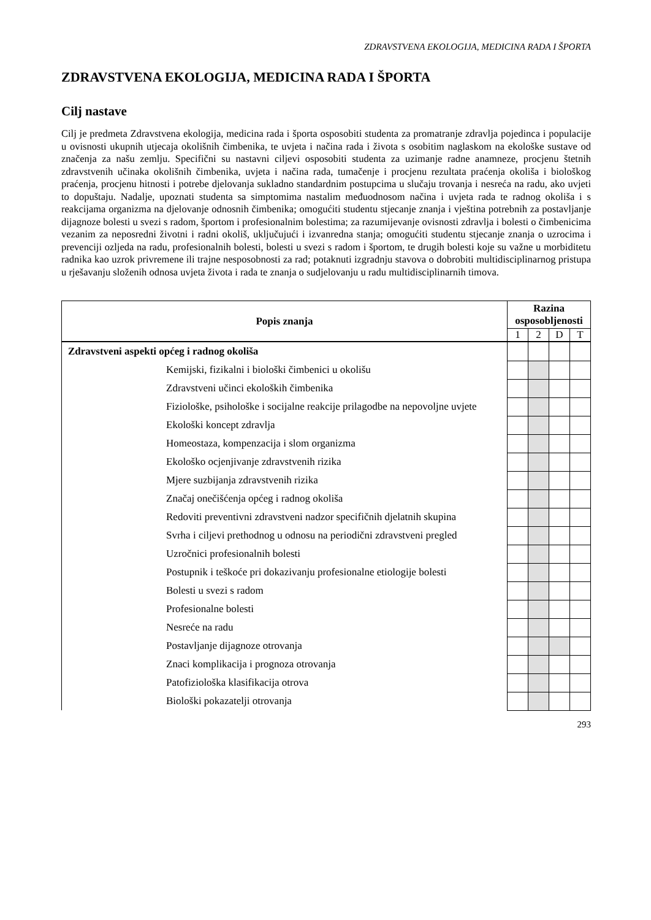ZDRAVSTVENA EKOLOGIJA, MEDICINA RADA I ŠPORTA
ZDRAVSTVENA EKOLOGIJA, MEDICINA RADA I ŠPORTA
Cilj nastave
Cilj je predmeta Zdravstvena ekologija, medicina rada i športa osposobiti studenta za promatranje zdravlja pojedinca i populacije u ovisnosti ukupnih utjecaja okolišnih čimbenika, te uvjeta i načina rada i života s osobitim naglaskom na ekološke sustave od značenja za našu zemlju. Specifični su nastavni ciljevi osposobiti studenta za uzimanje radne anamneze, procjenu štetnih zdravstvenih učinaka okolišnih čimbenika, uvjeta i načina rada, tumačenje i procjenu rezultata praćenja okoliša i biološkog praćenja, procjenu hitnosti i potrebe djelovanja sukladno standardnim postupcima u slučaju trovanja i nesreća na radu, ako uvjeti to dopuštaju. Nadalje, upoznati studenta sa simptomima nastalim međuodnosom načina i uvjeta rada te radnog okoliša i s reakcijama organizma na djelovanje odnosnih čimbenika; omogućiti studentu stjecanje znanja i vještina potrebnih za postavljanje dijagnoze bolesti u svezi s radom, športom i profesionalnim bolestima; za razumijevanje ovisnosti zdravlja i bolesti o čimbenicima vezanim za neposredni životni i radni okoliš, uključujući i izvanredna stanja; omogućiti studentu stjecanje znanja o uzrocima i prevenciji ozljeda na radu, profesionalnih bolesti, bolesti u svezi s radom i športom, te drugih bolesti koje su važne u morbiditetu radnika kao uzrok privremene ili trajne nesposobnosti za rad; potaknuti izgradnju stavova o dobrobiti multidisciplinarnog pristupa u rješavanju složenih odnosa uvjeta života i rada te znanja o sudjelovanju u radu multidisciplinarnih timova.
| Popis znanja | Razina osposobljenosti | | | |
| --- | --- | --- | --- | --- |
| | 1 | 2 | D | T |
| Zdravstveni aspekti općeg i radnog okoliša | | | | |
| Kemijski, fizikalni i biološki čimbenici u okolišu | | | | |
| Zdravstveni učinci ekoloških čimbenika | | | | |
| Fiziološke, psihološke i socijalne reakcije prilagodbe na nepovoljne uvjete | | | | |
| Ekološki koncept zdravlja | | | | |
| Homeostaza, kompenzacija i slom organizma | | | | |
| Ekološko ocjenjivanje zdravstvenih rizika | | | | |
| Mjere suzbijanja zdravstvenih rizika | | | | |
| Značaj onečišćenja općeg i radnog okoliša | | | | |
| Redoviti preventivni zdravstveni nadzor specifičnih djelatnih skupina | | | | |
| Svrha i ciljevi prethodnog u odnosu na periodični zdravstveni pregled | | | | |
| Uzročnici profesionalnih bolesti | | | | |
| Postupnik i teškoće pri dokazivanju profesionalne etiologije bolesti | | | | |
| Bolesti u svezi s radom | | | | |
| Profesionalne bolesti | | | | |
| Nesreće na radu | | | | |
| Postavljanje dijagnoze otrovanja | | | | |
| Znaci komplikacija i prognoza otrovanja | | | | |
| Patofiziološka klasifikacija otrova | | | | |
| Biološki pokazatelji otrovanja | | | | |
293